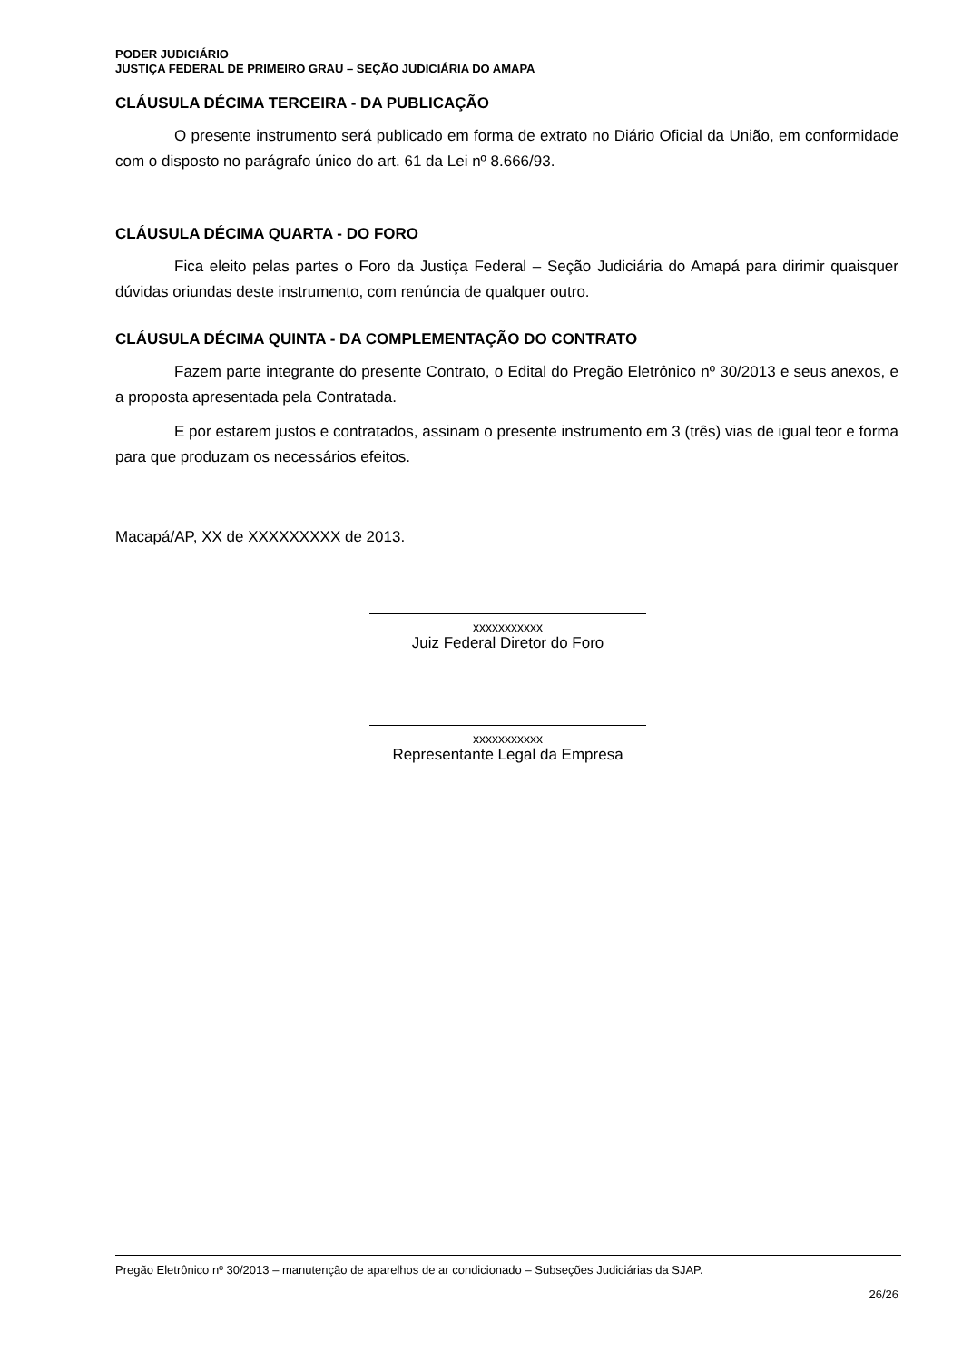PODER JUDICIÁRIO
JUSTIÇA FEDERAL DE PRIMEIRO GRAU – SEÇÃO JUDICIÁRIA DO AMAPA
CLÁUSULA DÉCIMA TERCEIRA - DA PUBLICAÇÃO
O presente instrumento será publicado em forma de extrato no Diário Oficial da União, em conformidade com o disposto no parágrafo único do art. 61 da Lei nº 8.666/93.
CLÁUSULA DÉCIMA QUARTA - DO FORO
Fica eleito pelas partes o Foro da Justiça Federal – Seção Judiciária do Amapá para dirimir quaisquer dúvidas oriundas deste instrumento, com renúncia de qualquer outro.
CLÁUSULA DÉCIMA QUINTA - DA COMPLEMENTAÇÃO DO CONTRATO
Fazem parte integrante do presente Contrato, o Edital do Pregão Eletrônico nº 30/2013 e seus anexos, e a proposta apresentada pela Contratada.
E por estarem justos e contratados, assinam o presente instrumento em 3 (três) vias de igual teor e forma para que produzam os necessários efeitos.
Macapá/AP, XX de XXXXXXXXX de 2013.
xxxxxxxxxxx
Juiz Federal Diretor do Foro
xxxxxxxxxxx
Representante Legal da Empresa
Pregão Eletrônico nº 30/2013 – manutenção de aparelhos de ar condicionado – Subseções Judiciárias da SJAP.
26/26